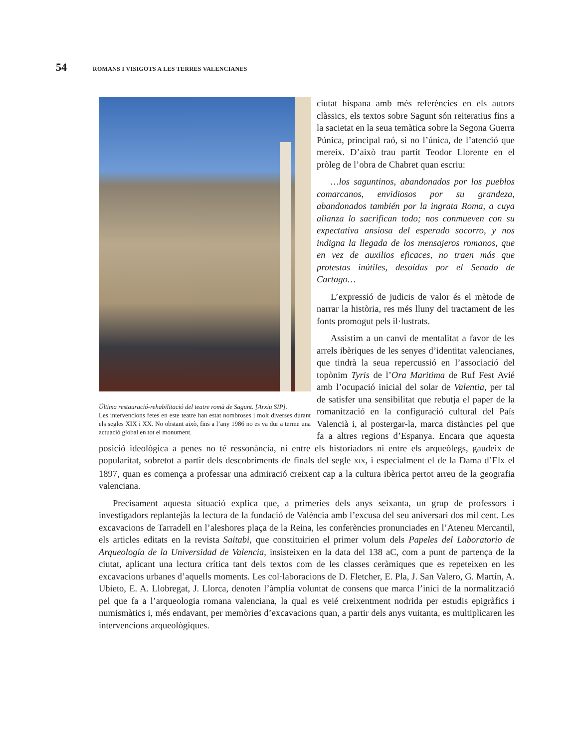54 ROMANS I VISIGOTS A LES TERRES VALENCIANES
Última restauració-rehabilitació del teatre romà de Sagunt. [Arxiu SIP].
Les intervencions fetes en este teatre han estat nombroses i molt diverses durant els segles XIX i XX. No obstant això, fins a l’any 1986 no es va dur a terme una actuació global en tot el monument.
ciutat hispana amb més referències en els autors clàssics, els textos sobre Sagunt són reiteratius fins a la sacietat en la seua temàtica sobre la Segona Guerra Púnica, principal raó, si no l’única, de l’atenció que mereix. D’això trau partit Teodor Llorente en el pròleg de l’obra de Chabret quan escriu:
…los saguntinos, abandonados por los pueblos comarcanos, envidiosos por su grandeza, abandonados también por la ingrata Roma, a cuya alianza lo sacrifican todo; nos conmueven con su expectativa ansiosa del esperado socorro, y nos indigna la llegada de los mensajeros romanos, que en vez de auxilios eficaces, no traen más que protestas inútiles, desoídas por el Senado de Cartago…
L’expressió de judicis de valor és el mètode de narrar la història, res més lluny del tractament de les fonts promogut pels il·lustrats.
Assistim a un canvi de mentalitat a favor de les arrels ibèriques de les senyes d’identitat valencianes, que tindrà la seua repercussió en l’associació del topònim Tyris de l’Ora Maritima de Ruf Fest Avié amb l’ocupació inicial del solar de Valentia, per tal de satisfer una sensibilitat que rebutja el paper de la romanització en la configuració cultural del País Valencià i, al postergar-la, marca distàncies pel que fa a altres regions d’Espanya. Encara que aquesta posició ideològica a penes no té ressonància, ni entre els historiadors ni entre els arqueòlegs, gaudeix de popularitat, sobretot a partir dels descobriments de finals del segle XIX, i especialment el de la Dama d’Elx el 1897, quan es comença a professar una admiració creixent cap a la cultura ibèrica pertot arreu de la geografia valenciana.
Precisament aquesta situació explica que, a primeries dels anys seixanta, un grup de professors i investigadors replantejàs la lectura de la fundació de València amb l’excusa del seu aniversari dos mil cent. Les excavacions de Tarradell en l’aleshores plaça de la Reina, les conferències pronunciades en l’Ateneu Mercantil, els articles editats en la revista Saitabi, que constituirien el primer volum dels Papeles del Laboratorio de Arqueología de la Universidad de Valencia, insisteixen en la data del 138 aC, com a punt de partença de la ciutat, aplicant una lectura crítica tant dels textos com de les classes ceràmiques que es repeteixen en les excavacions urbanes d’aquells moments. Les col·laboracions de D. Fletcher, E. Pla, J. San Valero, G. Martín, A. Ubieto, E. A. Llobregat, J. Llorca, denoten l’àmplia voluntat de consens que marca l’inici de la normalització pel que fa a l’arqueologia romana valenciana, la qual es veié creixentment nodrida per estudis epigràfics i numismàtics i, més endavant, per memòries d’excavacions quan, a partir dels anys vuitanta, es multiplicaren les intervencions arqueològiques.